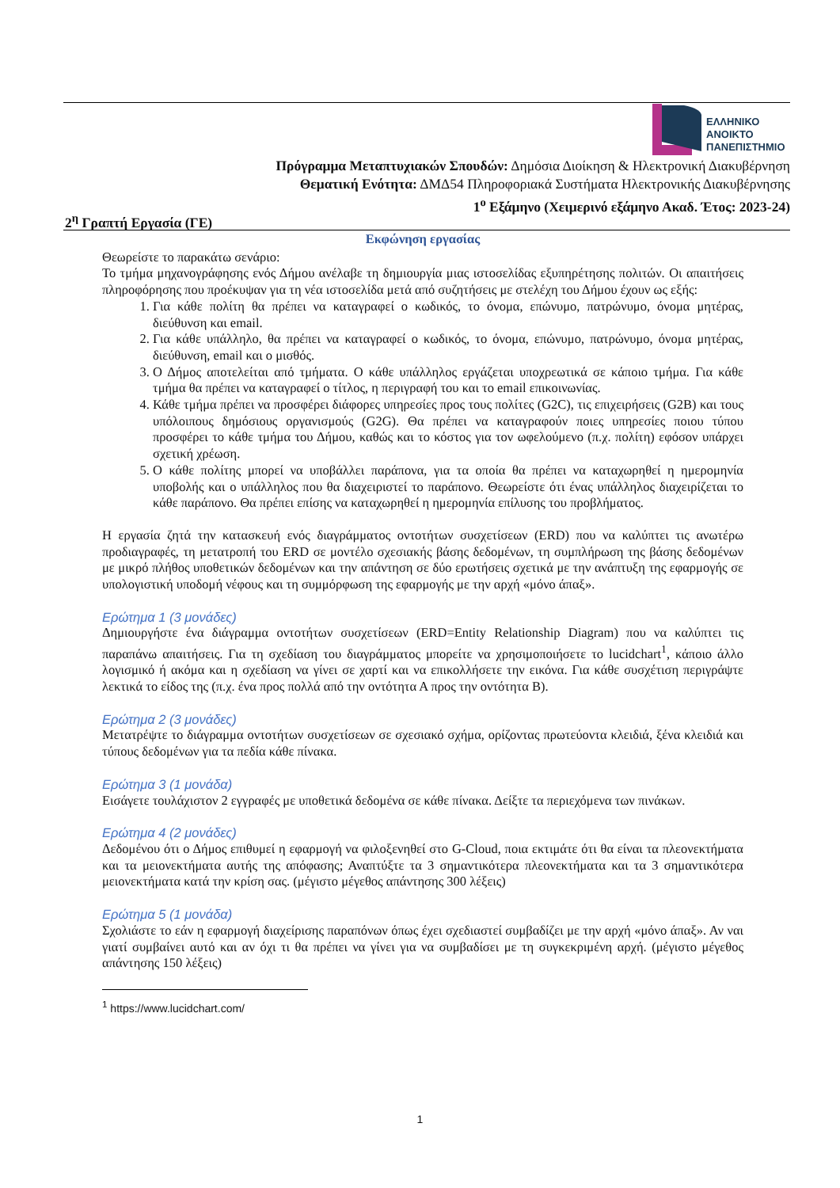ΕΛΛΗΝΙΚΟ
ΑΝΟΙΚΤΟ
ΠΑΝΕΠΙΣΤΗΜΙΟ
Πρόγραμμα Μεταπτυχιακών Σπουδών: Δημόσια Διοίκηση & Ηλεκτρονική Διακυβέρνηση
Θεματική Ενότητα: ΔΜΔ54 Πληροφοριακά Συστήματα Ηλεκτρονικής Διακυβέρνησης
1<sup>ο</sup> Εξάμηνο (Χειμερινό εξάμηνο Ακαδ. Έτος: 2023-24)
2<sup>η</sup> Γραπτή Εργασία (ΓΕ)
Εκφώνηση εργασίας
Θεωρείστε το παρακάτω σενάριο:
Το τμήμα μηχανογράφησης ενός Δήμου ανέλαβε τη δημιουργία μιας ιστοσελίδας εξυπηρέτησης πολιτών. Οι απαιτήσεις πληροφόρησης που προέκυψαν για τη νέα ιστοσελίδα μετά από συζητήσεις με στελέχη του Δήμου έχουν ως εξής:
1. Για κάθε πολίτη θα πρέπει να καταγραφεί ο κωδικός, το όνομα, επώνυμο, πατρώνυμο, όνομα μητέρας, διεύθυνση και email.
2. Για κάθε υπάλληλο, θα πρέπει να καταγραφεί ο κωδικός, το όνομα, επώνυμο, πατρώνυμο, όνομα μητέρας, διεύθυνση, email και ο μισθός.
3. Ο Δήμος αποτελείται από τμήματα. Ο κάθε υπάλληλος εργάζεται υποχρεωτικά σε κάποιο τμήμα. Για κάθε τμήμα θα πρέπει να καταγραφεί ο τίτλος, η περιγραφή του και το email επικοινωνίας.
4. Κάθε τμήμα πρέπει να προσφέρει διάφορες υπηρεσίες προς τους πολίτες (G2C), τις επιχειρήσεις (G2B) και τους υπόλοιπους δημόσιους οργανισμούς (G2G). Θα πρέπει να καταγραφούν ποιες υπηρεσίες ποιου τύπου προσφέρει το κάθε τμήμα του Δήμου, καθώς και το κόστος για τον ωφελούμενο (π.χ. πολίτη) εφόσον υπάρχει σχετική χρέωση.
5. Ο κάθε πολίτης μπορεί να υποβάλλει παράπονα, για τα οποία θα πρέπει να καταχωρηθεί η ημερομηνία υποβολής και ο υπάλληλος που θα διαχειριστεί το παράπονο. Θεωρείστε ότι ένας υπάλληλος διαχειρίζεται το κάθε παράπονο. Θα πρέπει επίσης να καταχωρηθεί η ημερομηνία επίλυσης του προβλήματος.
Η εργασία ζητά την κατασκευή ενός διαγράμματος οντοτήτων συσχετίσεων (ERD) που να καλύπτει τις ανωτέρω προδιαγραφές, τη μετατροπή του ERD σε μοντέλο σχεσιακής βάσης δεδομένων, τη συμπλήρωση της βάσης δεδομένων με μικρό πλήθος υποθετικών δεδομένων και την απάντηση σε δύο ερωτήσεις σχετικά με την ανάπτυξη της εφαρμογής σε υπολογιστική υποδομή νέφους και τη συμμόρφωση της εφαρμογής με την αρχή «μόνο άπαξ».
Ερώτημα 1 (3 μονάδες)
Δημιουργήστε ένα διάγραμμα οντοτήτων συσχετίσεων (ERD=Entity Relationship Diagram) που να καλύπτει τις παραπάνω απαιτήσεις. Για τη σχεδίαση του διαγράμματος μπορείτε να χρησιμοποιήσετε το lucidchart<sup>1</sup>, κάποιο άλλο λογισμικό ή ακόμα και η σχεδίαση να γίνει σε χαρτί και να επικολλήσετε την εικόνα. Για κάθε συσχέτιση περιγράψτε λεκτικά το είδος της (π.χ. ένα προς πολλά από την οντότητα Α προς την οντότητα Β).
Ερώτημα 2 (3 μονάδες)
Μετατρέψτε το διάγραμμα οντοτήτων συσχετίσεων σε σχεσιακό σχήμα, ορίζοντας πρωτεύοντα κλειδιά, ξένα κλειδιά και τύπους δεδομένων για τα πεδία κάθε πίνακα.
Ερώτημα 3 (1 μονάδα)
Εισάγετε τουλάχιστον 2 εγγραφές με υποθετικά δεδομένα σε κάθε πίνακα. Δείξτε τα περιεχόμενα των πινάκων.
Ερώτημα 4 (2 μονάδες)
Δεδομένου ότι ο Δήμος επιθυμεί η εφαρμογή να φιλοξενηθεί στο G-Cloud, ποια εκτιμάτε ότι θα είναι τα πλεονεκτήματα και τα μειονεκτήματα αυτής της απόφασης; Αναπτύξτε τα 3 σημαντικότερα πλεονεκτήματα και τα 3 σημαντικότερα μειονεκτήματα κατά την κρίση σας. (μέγιστο μέγεθος απάντησης 300 λέξεις)
Ερώτημα 5 (1 μονάδα)
Σχολιάστε το εάν η εφαρμογή διαχείρισης παραπόνων όπως έχει σχεδιαστεί συμβαδίζει με την αρχή «μόνο άπαξ». Αν ναι γιατί συμβαίνει αυτό και αν όχι τι θα πρέπει να γίνει για να συμβαδίσει με τη συγκεκριμένη αρχή. (μέγιστο μέγεθος απάντησης 150 λέξεις)
<sup>1</sup> https://www.lucidchart.com/
1